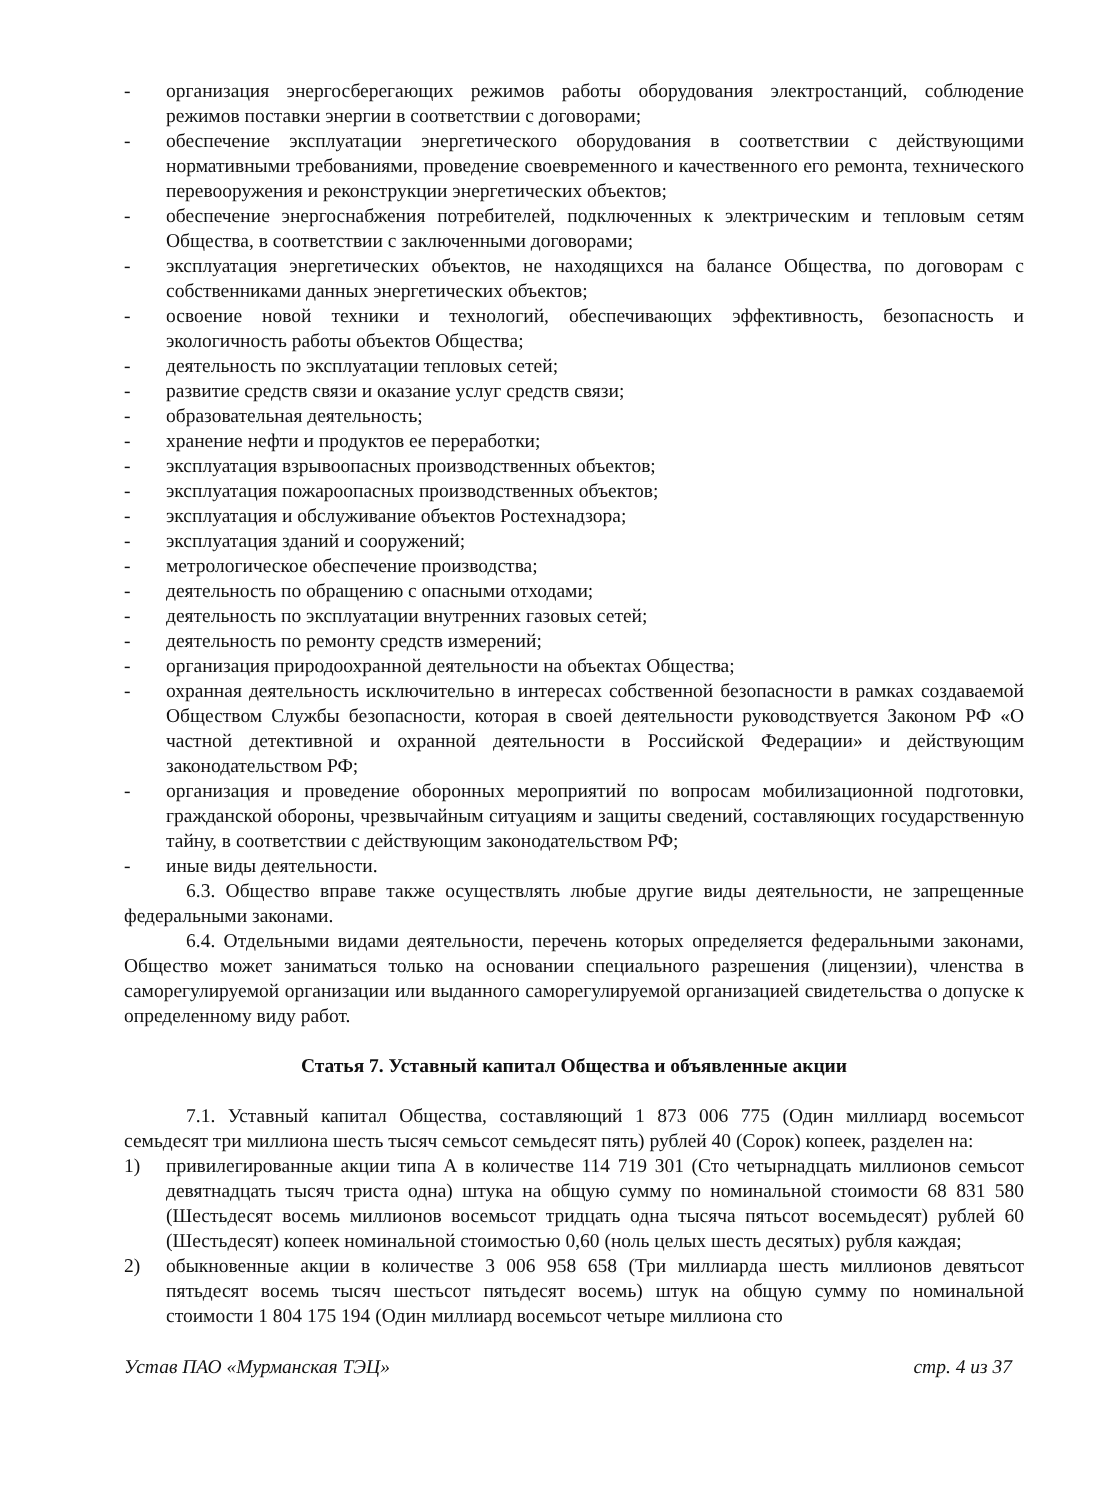- организация энергосберегающих режимов работы оборудования электростанций, соблюдение режимов поставки энергии в соответствии с договорами;
- обеспечение эксплуатации энергетического оборудования в соответствии с действующими нормативными требованиями, проведение своевременного и качественного его ремонта, технического перевооружения и реконструкции энергетических объектов;
- обеспечение энергоснабжения потребителей, подключенных к электрическим и тепловым сетям Общества, в соответствии с заключенными договорами;
- эксплуатация энергетических объектов, не находящихся на балансе Общества, по договорам с собственниками данных энергетических объектов;
- освоение новой техники и технологий, обеспечивающих эффективность, безопасность и экологичность работы объектов Общества;
- деятельность по эксплуатации тепловых сетей;
- развитие средств связи и оказание услуг средств связи;
- образовательная деятельность;
- хранение нефти и продуктов ее переработки;
- эксплуатация взрывоопасных производственных объектов;
- эксплуатация пожароопасных производственных объектов;
- эксплуатация и обслуживание объектов Ростехнадзора;
- эксплуатация зданий и сооружений;
- метрологическое обеспечение производства;
- деятельность по обращению с опасными отходами;
- деятельность по эксплуатации внутренних газовых сетей;
- деятельность по ремонту средств измерений;
- организация природоохранной деятельности на объектах Общества;
- охранная деятельность исключительно в интересах собственной безопасности в рамках создаваемой Обществом Службы безопасности, которая в своей деятельности руководствуется Законом РФ «О частной детективной и охранной деятельности в Российской Федерации» и действующим законодательством РФ;
- организация и проведение оборонных мероприятий по вопросам мобилизационной подготовки, гражданской обороны, чрезвычайным ситуациям и защиты сведений, составляющих государственную тайну, в соответствии с действующим законодательством РФ;
- иные виды деятельности.
6.3. Общество вправе также осуществлять любые другие виды деятельности, не запрещенные федеральными законами.
6.4. Отдельными видами деятельности, перечень которых определяется федеральными законами, Общество может заниматься только на основании специального разрешения (лицензии), членства в саморегулируемой организации или выданного саморегулируемой организацией свидетельства о допуске к определенному виду работ.
Статья 7. Уставный капитал Общества и объявленные акции
7.1. Уставный капитал Общества, составляющий 1 873 006 775 (Один миллиард восемьсот семьдесят три миллиона шесть тысяч семьсот семьдесят пять) рублей 40 (Сорок) копеек, разделен на:
1) привилегированные акции типа А в количестве 114 719 301 (Сто четырнадцать миллионов семьсот девятнадцать тысяч триста одна) штука на общую сумму по номинальной стоимости 68 831 580 (Шестьдесят восемь миллионов восемьсот тридцать одна тысяча пятьсот восемьдесят) рублей 60 (Шестьдесят) копеек номинальной стоимостью 0,60 (ноль целых шесть десятых) рубля каждая;
2) обыкновенные акции в количестве 3 006 958 658 (Три миллиарда шесть миллионов девятьсот пятьдесят восемь тысяч шестьсот пятьдесят восемь) штук на общую сумму по номинальной стоимости 1 804 175 194 (Один миллиард восемьсот четыре миллиона сто
Устав ПАО «Мурманская ТЭЦ» стр. 4 из 37